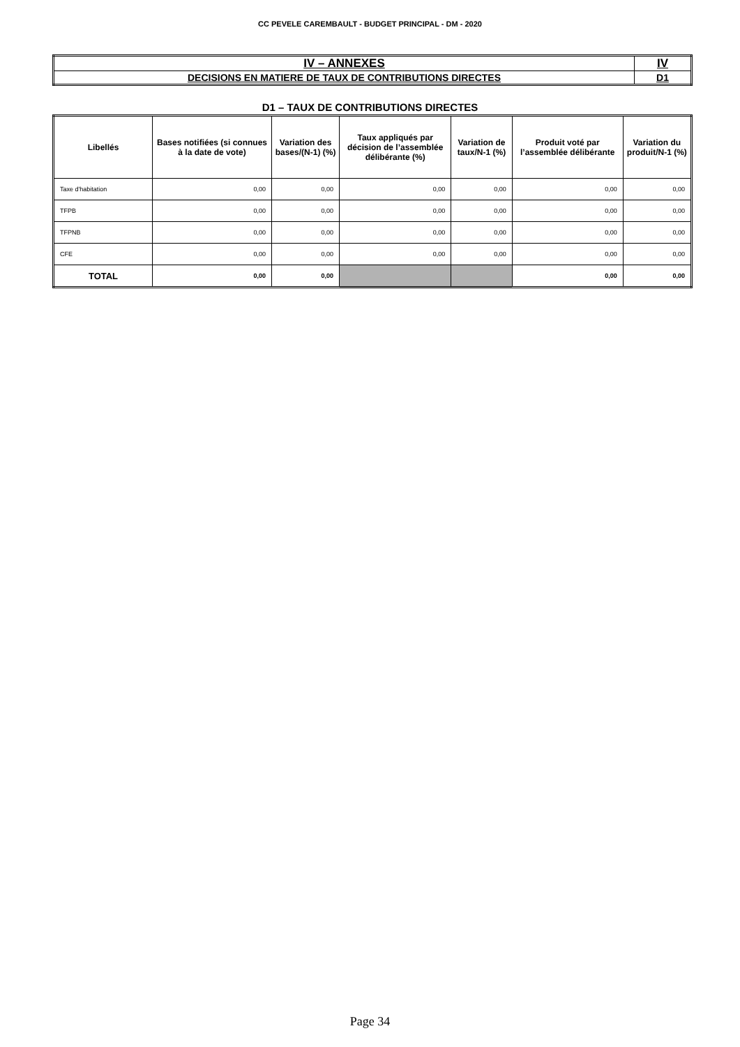CC PEVELE CAREMBAULT - BUDGET PRINCIPAL - DM - 2020
| IV – ANNEXES | IV |
| DECISIONS EN MATIERE DE TAUX DE CONTRIBUTIONS DIRECTES | D1 |
D1 – TAUX DE CONTRIBUTIONS DIRECTES
| Libellés | Bases notifiées (si connues à la date de vote) | Variation des bases/(N-1) (%) | Taux appliqués par décision de l’assemblée délibérante (%) | Variation de taux/N-1 (%) | Produit voté par l’assemblée délibérante | Variation du produit/N-1 (%) |
| --- | --- | --- | --- | --- | --- | --- |
| Taxe d'habitation | 0,00 | 0,00 | 0,00 | 0,00 | 0,00 | 0,00 |
| TFPB | 0,00 | 0,00 | 0,00 | 0,00 | 0,00 | 0,00 |
| TFPNB | 0,00 | 0,00 | 0,00 | 0,00 | 0,00 | 0,00 |
| CFE | 0,00 | 0,00 | 0,00 | 0,00 | 0,00 | 0,00 |
| TOTAL | 0,00 | 0,00 | | | 0,00 | 0,00 |
Page 34